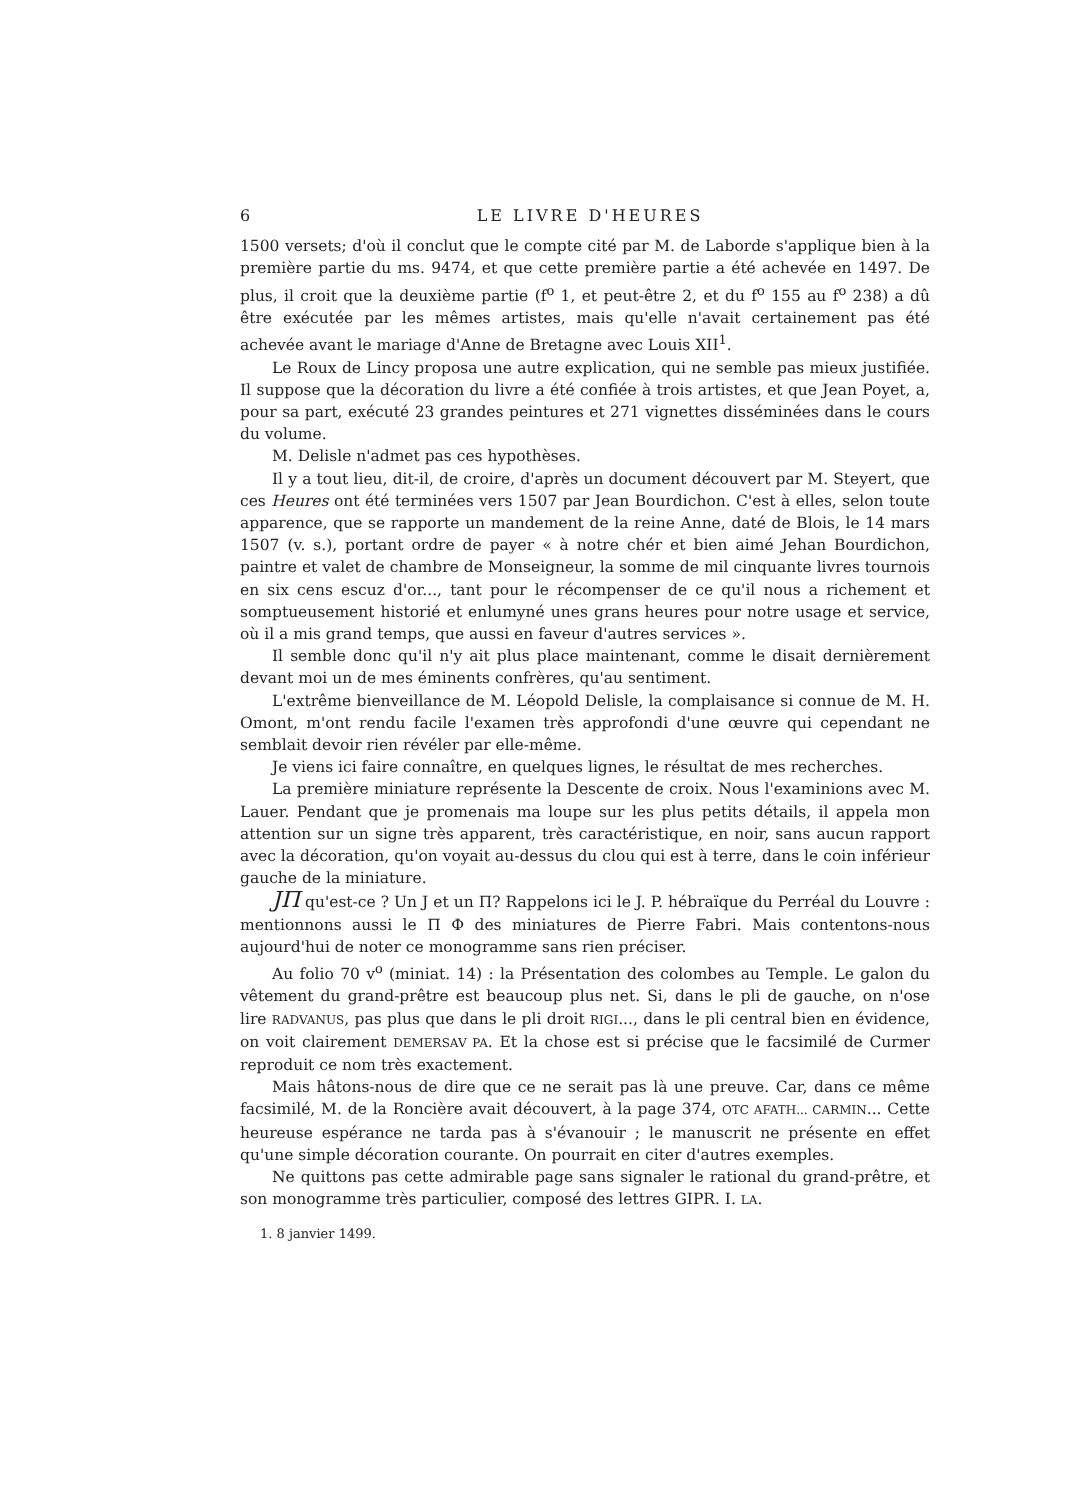6 LE LIVRE D'HEURES
1500 versets; d'où il conclut que le compte cité par M. de Laborde s'applique bien à la première partie du ms. 9474, et que cette première partie a été achevée en 1497. De plus, il croit que la deuxième partie (f<sup>o</sup> 1, et peut-être 2, et du f<sup>o</sup> 155 au f<sup>o</sup> 238) a dû être exécutée par les mêmes artistes, mais qu'elle n'avait certainement pas été achevée avant le mariage d'Anne de Bretagne avec Louis XII<sup>1</sup>.
Le Roux de Lincy proposa une autre explication, qui ne semble pas mieux justifiée. Il suppose que la décoration du livre a été confiée à trois artistes, et que Jean Poyet, a, pour sa part, exécuté 23 grandes peintures et 271 vignettes disséminées dans le cours du volume.
M. Delisle n'admet pas ces hypothèses.
Il y a tout lieu, dit-il, de croire, d'après un document découvert par M. Steyert, que ces Heures ont été terminées vers 1507 par Jean Bourdichon. C'est à elles, selon toute apparence, que se rapporte un mandement de la reine Anne, daté de Blois, le 14 mars 1507 (v. s.), portant ordre de payer « à notre chér et bien aimé Jehan Bourdichon, paintre et valet de chambre de Monseigneur, la somme de mil cinquante livres tournois en six cens escuz d'or..., tant pour le récompenser de ce qu'il nous a richement et somptueusement historié et enlumyné unes grans heures pour notre usage et service, où il a mis grand temps, que aussi en faveur d'autres services ».
Il semble donc qu'il n'y ait plus place maintenant, comme le disait dernièrement devant moi un de mes éminents confrères, qu'au sentiment.
L'extrême bienveillance de M. Léopold Delisle, la complaisance si connue de M. H. Omont, m'ont rendu facile l'examen très approfondi d'une œuvre qui cependant ne semblait devoir rien révéler par elle-même.
Je viens ici faire connaître, en quelques lignes, le résultat de mes recherches.
La première miniature représente la Descente de croix. Nous l'examinions avec M. Lauer. Pendant que je promenais ma loupe sur les plus petits détails, il appela mon attention sur un signe très apparent, très caractéristique, en noir, sans aucun rapport avec la décoration, qu'on voyait au-dessus du clou qui est à terre, dans le coin inférieur gauche de la miniature.
JП qu'est-ce ? Un J et un П? Rappelons ici le J. P. hébraïque du Perréal du Louvre : mentionnons aussi le П Ф des miniatures de Pierre Fabri. Mais contentons-nous aujourd'hui de noter ce monogramme sans rien préciser.
Au folio 70 v<sup>o</sup> (miniat. 14) : la Présentation des colombes au Temple. Le galon du vêtement du grand-prêtre est beaucoup plus net. Si, dans le pli de gauche, on n'ose lire RADVANUS, pas plus que dans le pli droit RIGI..., dans le pli central bien en évidence, on voit clairement DEMERSAV PA. Et la chose est si précise que le facsimilé de Curmer reproduit ce nom très exactement.
Mais hâtons-nous de dire que ce ne serait pas là une preuve. Car, dans ce même facsimilé, M. de la Roncière avait découvert, à la page 374, OTC AFATH... CARMIN... Cette heureuse espérance ne tarda pas à s'évanouir ; le manuscrit ne présente en effet qu'une simple décoration courante. On pourrait en citer d'autres exemples.
Ne quittons pas cette admirable page sans signaler le rational du grand-prêtre, et son monogramme très particulier, composé des lettres GIPR. I. LA.
1. 8 janvier 1499.